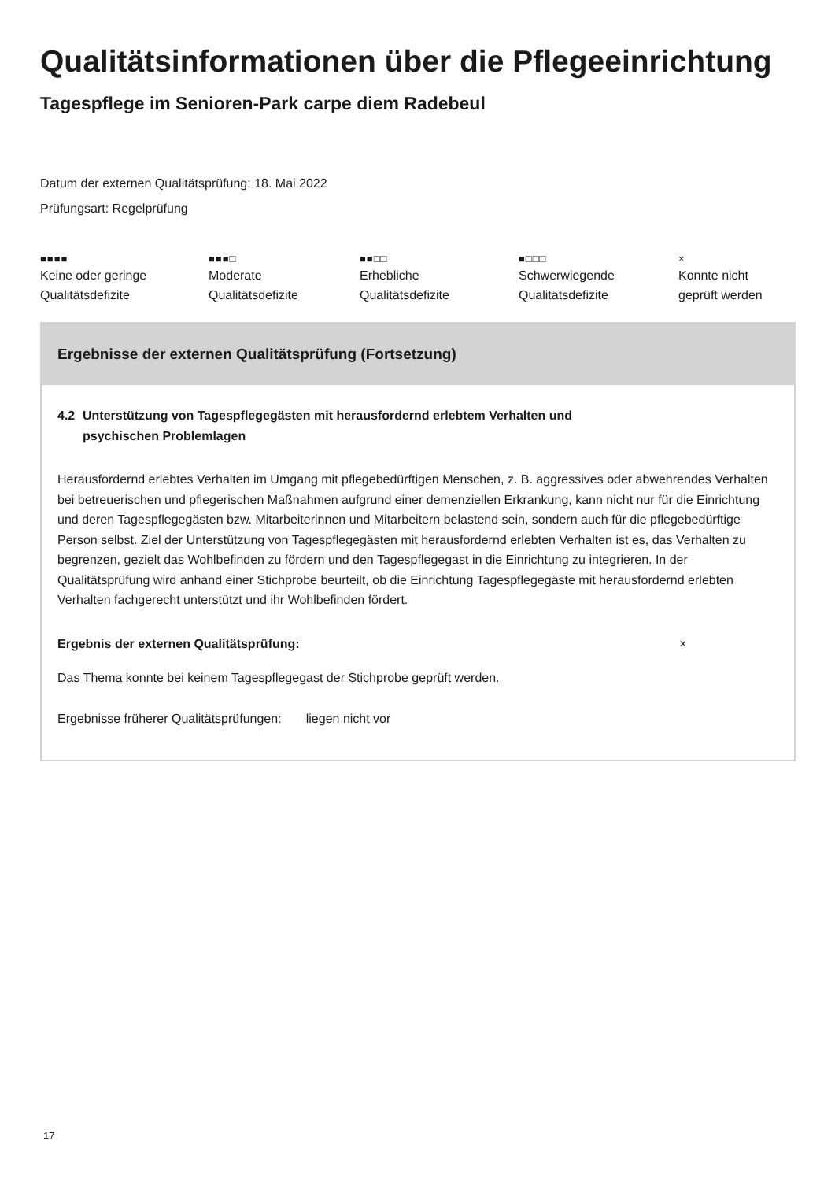Qualitätsinformationen über die Pflegeeinrichtung
Tagespflege im Senioren-Park carpe diem Radebeul
Datum der externen Qualitätsprüfung: 18. Mai 2022
Prüfungsart: Regelprüfung
■■■■
Keine oder geringe
Qualitätsdefizite
■■■□
Moderate
Qualitätsdefizite
■■□□
Erhebliche
Qualitätsdefizite
■□□□
Schwerwiegende
Qualitätsdefizite
×
Konnte nicht
geprüft werden
Ergebnisse der externen Qualitätsprüfung (Fortsetzung)
4.2 Unterstützung von Tagespflegegästen mit herausfordernd erlebtem Verhalten und
psychischen Problemlagen
Herausfordernd erlebtes Verhalten im Umgang mit pflegebedürftigen Menschen, z. B. aggressives oder abwehrendes Verhalten bei betreuerischen und pflegerischen Maßnahmen aufgrund einer demenziellen Erkrankung, kann nicht nur für die Einrichtung und deren Tagespflegegästen bzw. Mitarbeiterinnen und Mitarbeitern belastend sein, sondern auch für die pflegebedürftige Person selbst. Ziel der Unterstützung von Tagespflegegästen mit herausfordernd erlebten Verhalten ist es, das Verhalten zu begrenzen, gezielt das Wohlbefinden zu fördern und den Tagespflegegast in die Einrichtung zu integrieren. In der Qualitätsprüfung wird anhand einer Stichprobe beurteilt, ob die Einrichtung Tagespflegegäste mit herausfordernd erlebten Verhalten fachgerecht unterstützt und ihr Wohlbefinden fördert.
Ergebnis der externen Qualitätsprüfung: ×
Das Thema konnte bei keinem Tagespflegegast der Stichprobe geprüft werden.
Ergebnisse früherer Qualitätsprüfungen: liegen nicht vor
17